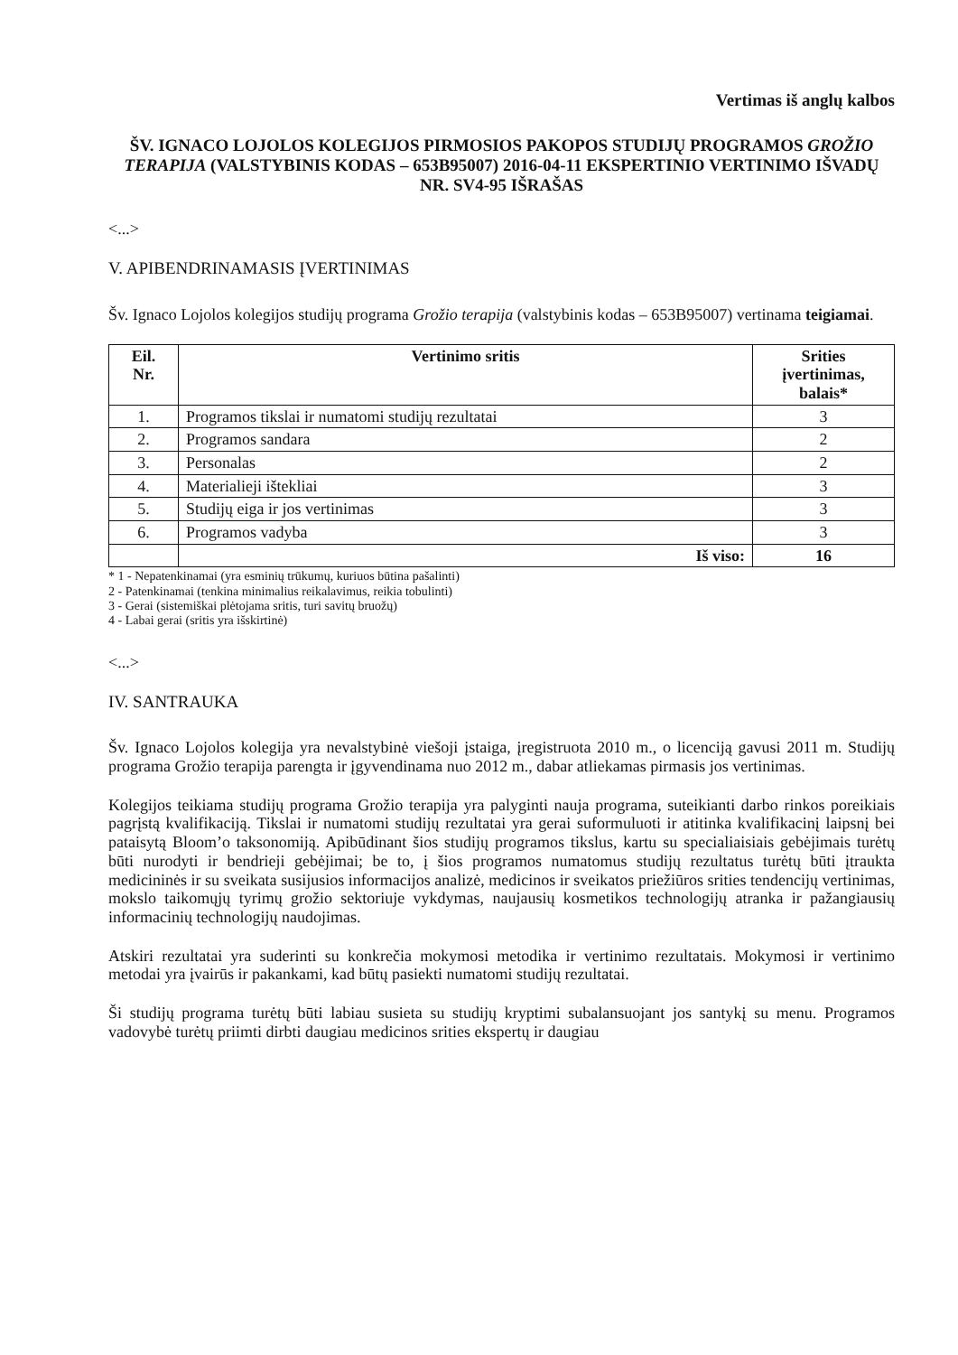Vertimas iš anglų kalbos
ŠV. IGNACO LOJOLOS KOLEGIJOS PIRMOSIOS PAKOPOS STUDIJŲ PROGRAMOS GROŽIO TERAPIJA (VALSTYBINIS KODAS – 653B95007) 2016-04-11 EKSPERTINIO VERTINIMO IŠVADŲ NR. SV4-95 IŠRAŠAS
<...>
V. APIBENDRINAMASIS ĮVERTINIMAS
Šv. Ignaco Lojolos kolegijos studijų programa Grožio terapija (valstybinis kodas – 653B95007) vertinama teigiamai.
| Eil. Nr. | Vertinimo sritis | Srities įvertinimas, balais* |
| --- | --- | --- |
| 1. | Programos tikslai ir numatomi studijų rezultatai | 3 |
| 2. | Programos sandara | 2 |
| 3. | Personalas | 2 |
| 4. | Materialieji ištekliai | 3 |
| 5. | Studijų eiga ir jos vertinimas | 3 |
| 6. | Programos vadyba | 3 |
| | Iš viso: | 16 |
* 1 - Nepatenkinamai (yra esminių trūkumų, kuriuos būtina pašalinti)
2 - Patenkinamai (tenkina minimalius reikalavimus, reikia tobulinti)
3 - Gerai (sistemiškai plėtojama sritis, turi savitų bruožų)
4 - Labai gerai (sritis yra išskirtinė)
<...>
IV. SANTRAUKA
Šv. Ignaco Lojolos kolegija yra nevalstybinė viešoji įstaiga, įregistruota 2010 m., o licenciją gavusi 2011 m. Studijų programa Grožio terapija parengta ir įgyvendinama nuo 2012 m., dabar atliekamas pirmasis jos vertinimas.
Kolegijos teikiama studijų programa Grožio terapija yra palyginti nauja programa, suteikianti darbo rinkos poreikiais pagrįstą kvalifikaciją. Tikslai ir numatomi studijų rezultatai yra gerai suformuluoti ir atitinka kvalifikacinį laipsnį bei pataisytą Bloom’o taksonomiją. Apibūdinant šios studijų programos tikslus, kartu su specialiaisiais gebėjimais turėtų būti nurodyti ir bendrieji gebėjimai; be to, į šios programos numatomus studijų rezultatus turėtų būti įtraukta medicininės ir su sveikata susijusios informacijos analizė, medicinos ir sveikatos priežiūros srities tendencijų vertinimas, mokslo taikomųjų tyrimų grožio sektoriuje vykdymas, naujausių kosmetikos technologijų atranka ir pažangiausių informacinių technologijų naudojimas.
Atskiri rezultatai yra suderinti su konkrečia mokymosi metodika ir vertinimo rezultatais. Mokymosi ir vertinimo metodai yra įvairūs ir pakankami, kad būtų pasiekti numatomi studijų rezultatai.
Ši studijų programa turėtų būti labiau susieta su studijų kryptimi subalansuojant jos santykį su menu. Programos vadovybė turėtų priimti dirbti daugiau medicinos srities ekspertų ir daugiau